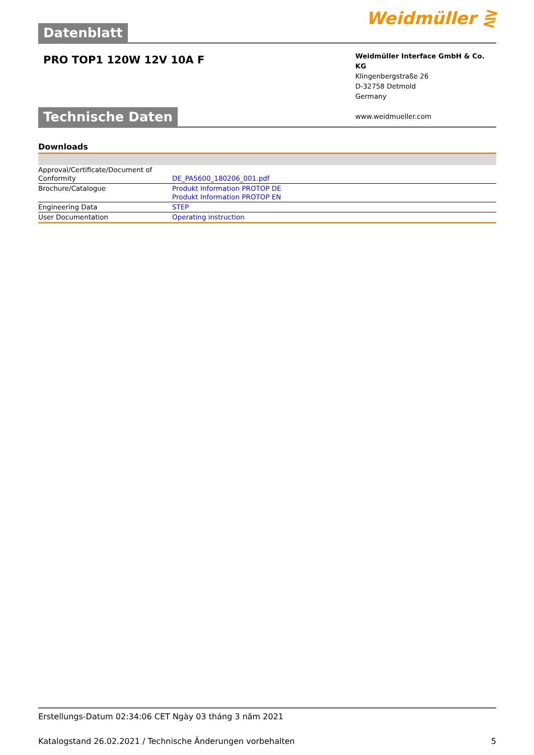Datenblatt Weidmüller ⋛
PRO TOP1 120W 12V 10A F
Weidmüller Interface GmbH & Co. KG
Klingenbergstraße 26
D-32758 Detmold
Germany
www.weidmueller.com
Technische Daten
Downloads
| Approval/Certificate/Document of Conformity | DE_PA5600_180206_001.pdf |
| Brochure/Catalogue | Produkt Information PROTOP DE Produkt Information PROTOP EN |
| Engineering Data | STEP |
| User Documentation | Operating instruction |
Erstellungs-Datum 02:34:06 CET Ngày 03 tháng 3 năm 2021
Katalogstand 26.02.2021 / Technische Änderungen vorbehalten 5